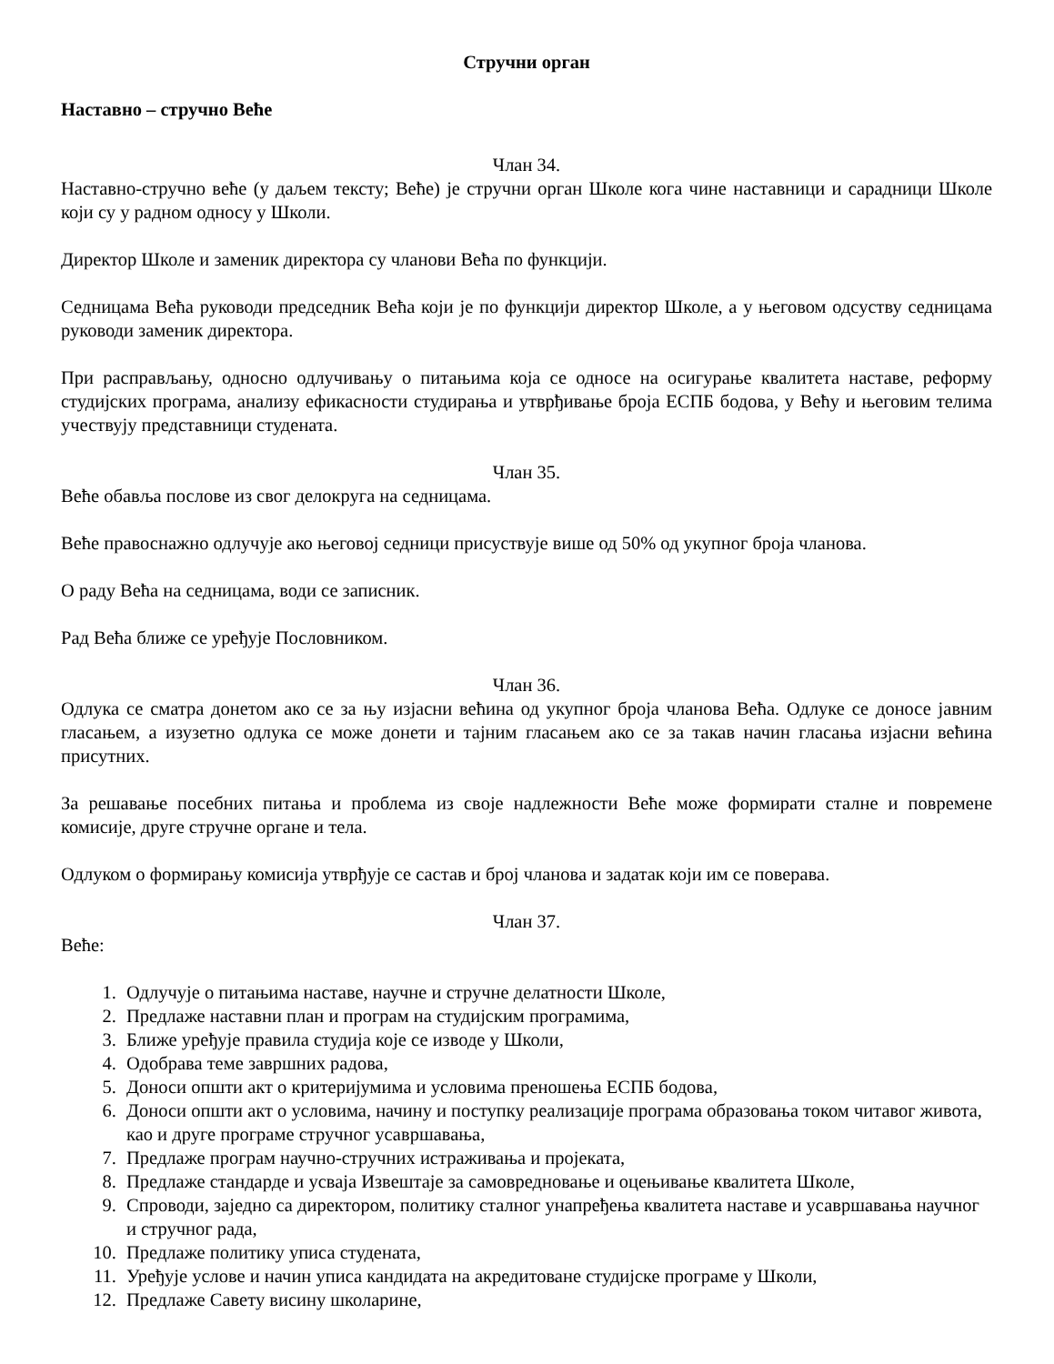Стручни орган
Наставно – стручно Веће
Члан 34.
Наставно-стручно веће (у даљем тексту; Веће) је стручни орган Школе кога чине наставници и сарадници Школе који су у радном односу у Школи.
Директор Школе и заменик директора су чланови Већа по функцији.
Седницама Већа руководи председник Већа који је по функцији директор Школе, а у његовом одсуству седницама руководи заменик директора.
При расправљању, односно одлучивању о питањима која се односе на осигурање квалитета наставе, реформу студијских програма, анализу ефикасности студирања и утврђивање броја ЕСПБ бодова, у Већу и његовим телима учествују представници студената.
Члан 35.
Веће обавља послове из свог делокруга на седницама.
Веће правоснажно одлучује ако његовој седници присуствује више од 50% од укупног броја чланова.
О раду Већа на седницама, води се записник.
Рад Већа ближе се уређује Пословником.
Члан 36.
Одлука се сматра донетом ако се за њу изјасни већина од укупног броја чланова Већа. Одлуке се доносе јавним гласањем, а изузетно одлука се може донети и тајним гласањем ако се за такав начин гласања изјасни већина присутних.
За решавање посебних питања и проблема из своје надлежности Веће може формирати сталне и повремене комисије, друге стручне органе и тела.
Одлуком о формирању комисија утврђује се састав и број чланова и задатак који им се поверава.
Члан 37.
Веће:
1. Одлучује о питањима наставе, научне и стручне делатности Школе,
2. Предлаже наставни план и програм на студијским програмима,
3. Ближе уређује правила студија које се изводе у Школи,
4. Одобрава теме завршних радова,
5. Доноси општи акт о критеријумима и условима преношења ЕСПБ бодова,
6. Доноси општи акт о условима, начину и поступку реализације програма образовања током читавог живота, као и друге програме стручног усавршавања,
7. Предлаже програм научно-стручних истраживања и пројеката,
8. Предлаже стандарде и усваја Извештаје за самовредновање и оцењивање квалитета Школе,
9. Спроводи, заједно са директором, политику сталног унапређења квалитета наставе и усавршавања научног и стручног рада,
10. Предлаже политику уписа студената,
11. Уређује услове и начин уписа кандидата на акредитоване студијске програме у Школи,
12. Предлаже Савету висину школарине,